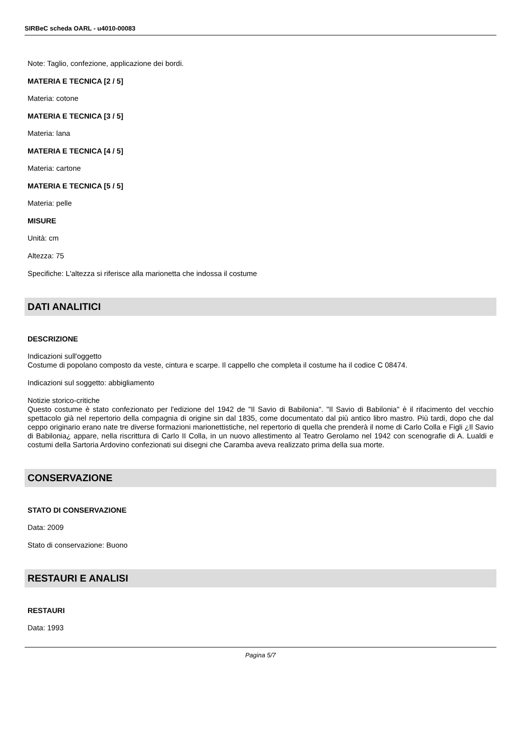SIRBeC scheda OARL - u4010-00083
Note: Taglio, confezione, applicazione dei bordi.
MATERIA E TECNICA [2 / 5]
Materia: cotone
MATERIA E TECNICA [3 / 5]
Materia: lana
MATERIA E TECNICA [4 / 5]
Materia: cartone
MATERIA E TECNICA [5 / 5]
Materia: pelle
MISURE
Unità: cm
Altezza: 75
Specifiche: L'altezza si riferisce alla marionetta che indossa il costume
DATI ANALITICI
DESCRIZIONE
Indicazioni sull'oggetto
Costume di popolano composto da veste, cintura e scarpe. Il cappello che completa il costume ha il codice C 08474.
Indicazioni sul soggetto: abbigliamento
Notizie storico-critiche
Questo costume è stato confezionato per l'edizione del 1942 de "Il Savio di Babilonia". "Il Savio di Babilonia" è il rifacimento del vecchio spettacolo già nel repertorio della compagnia di origine sin dal 1835, come documentato dal più antico libro mastro. Più tardi, dopo che dal ceppo originario erano nate tre diverse formazioni marionettistiche, nel repertorio di quella che prenderà il nome di Carlo Colla e Figli ¿Il Savio di Babilonia¿ appare, nella riscrittura di Carlo II Colla, in un nuovo allestimento al Teatro Gerolamo nel 1942 con scenografie di A. Lualdi e costumi della Sartoria Ardovino confezionati sui disegni che Caramba aveva realizzato prima della sua morte.
CONSERVAZIONE
STATO DI CONSERVAZIONE
Data: 2009
Stato di conservazione: Buono
RESTAURI E ANALISI
RESTAURI
Data: 1993
Pagina 5/7